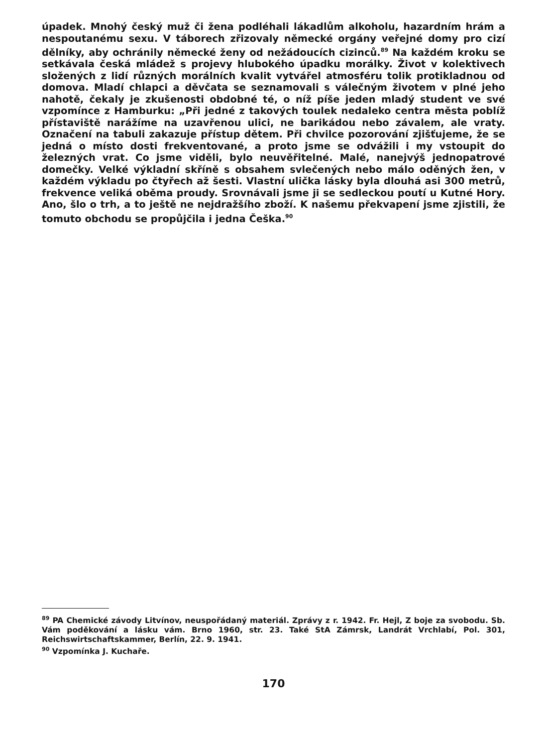úpadek. Mnohý český muž či žena podléhali lákadlům alkoholu, hazardním hrám a nespoutanému sexu. V táborech zřizovaly německé orgány veřejné domy pro cizí dělníky, aby ochránily německé ženy od nežádoucích cizinců.<sup>89</sup> Na každém kroku se setkávala česká mládež s projevy hlubokého úpadku morálky. Život v kolektivech složených z lidí různých morálních kvalit vytvářel atmosféru tolik protikladnou od domova. Mladí chlapci a děvčata se seznamovali s válečným životem v plné jeho nahotě, čekaly je zkušenosti obdobné té, o níž píše jeden mladý student ve své vzpomínce z Hamburku: „Při jedné z takových toulek nedaleko centra města poblíž přístaviště narážíme na uzavřenou ulici, ne barikádou nebo závalem, ale vraty. Označení na tabuli zakazuje přístup dětem. Při chvilce pozorování zjišťujeme, že se jedná o místo dosti frekventované, a proto jsme se odvážili i my vstoupit do železných vrat. Co jsme viděli, bylo neuvěřitelné. Malé, nanejvýš jednopatrové domečky. Velké výkladní skříně s obsahem svlečených nebo málo oděných žen, v každém výkladu po čtyřech až šesti. Vlastní ulička lásky byla dlouhá asi 300 metrů, frekvence veliká oběma proudy. Srovnávali jsme ji se sedleckou poutí u Kutné Hory. Ano, šlo o trh, a to ještě ne nejdražšího zboží. K našemu překvapení jsme zjistili, že tomuto obchodu se propůjčila i jedna Češka.<sup>90</sup>
<sup>89</sup> PA Chemické závody Litvínov, neuspořádaný materiál. Zprávy z r. 1942. Fr. Hejl, Z boje za svobodu. Sb. Vám poděkování a lásku vám. Brno 1960, str. 23. Také StA Zámrsk, Landrát Vrchlabí, Pol. 301, Reichswirtschaftskammer, Berlín, 22. 9. 1941.
<sup>90</sup> Vzpomínka J. Kuchaře.
170